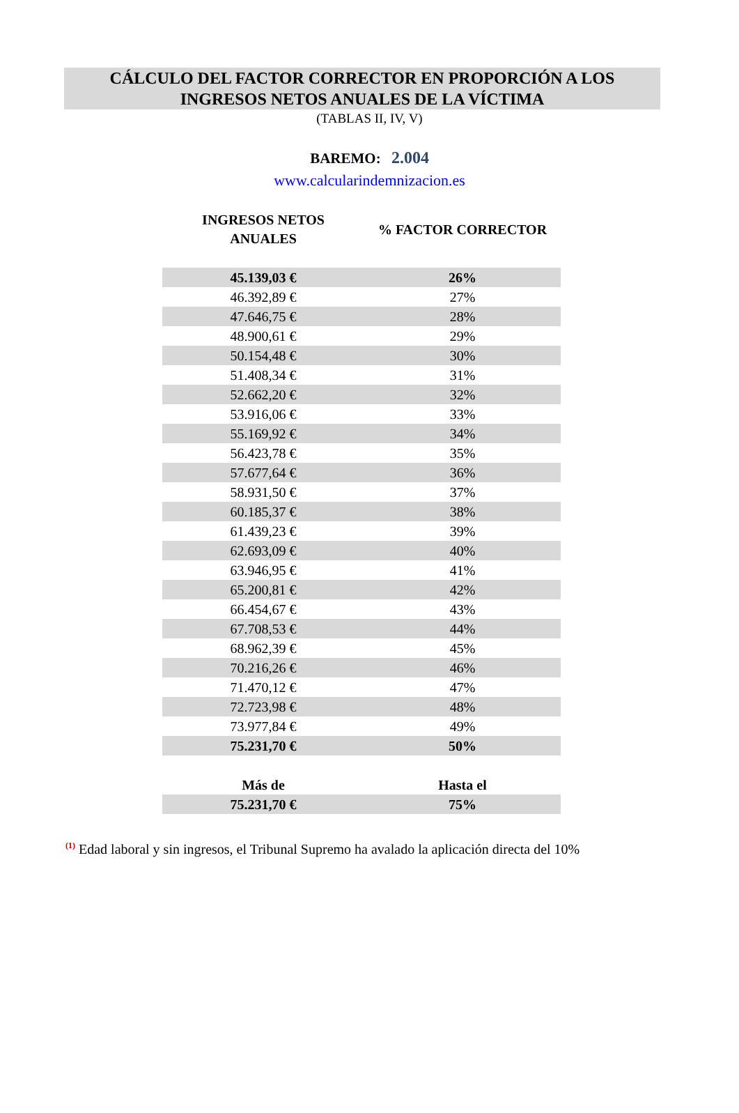CÁLCULO DEL FACTOR CORRECTOR EN PROPORCIÓN A LOS
INGRESOS NETOS ANUALES DE LA VÍCTIMA
(TABLAS II, IV, V)
BAREMO: 2.004
www.calcularindemnizacion.es
| INGRESOS NETOS ANUALES | % FACTOR CORRECTOR |
| --- | --- |
| 45.139,03 € | 26% |
| 46.392,89 € | 27% |
| 47.646,75 € | 28% |
| 48.900,61 € | 29% |
| 50.154,48 € | 30% |
| 51.408,34 € | 31% |
| 52.662,20 € | 32% |
| 53.916,06 € | 33% |
| 55.169,92 € | 34% |
| 56.423,78 € | 35% |
| 57.677,64 € | 36% |
| 58.931,50 € | 37% |
| 60.185,37 € | 38% |
| 61.439,23 € | 39% |
| 62.693,09 € | 40% |
| 63.946,95 € | 41% |
| 65.200,81 € | 42% |
| 66.454,67 € | 43% |
| 67.708,53 € | 44% |
| 68.962,39 € | 45% |
| 70.216,26 € | 46% |
| 71.470,12 € | 47% |
| 72.723,98 € | 48% |
| 73.977,84 € | 49% |
| 75.231,70 € | 50% |
| Más de | Hasta el |
| 75.231,70 € | 75% |
<sup>(1)</sup> Edad laboral y sin ingresos, el Tribunal Supremo ha avalado la aplicación directa del 10%